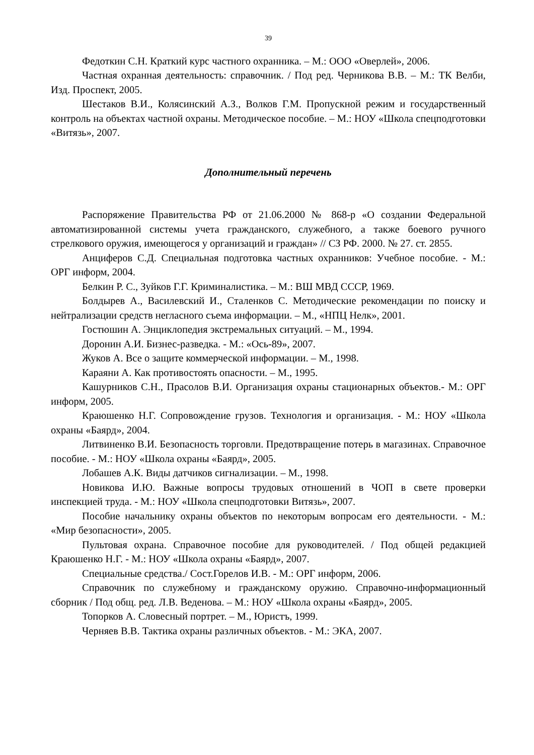39
Федоткин С.Н. Краткий курс частного охранника. – М.: ООО «Оверлей», 2006.
Частная охранная деятельность: справочник. / Под ред. Черникова В.В. – М.: ТК Велби, Изд. Проспект, 2005.
Шестаков В.И., Колясинский А.З., Волков Г.М. Пропускной режим и государственный контроль на объектах частной охраны. Методическое пособие. – М.: НОУ «Школа спецподготовки «Витязь», 2007.
Дополнительный перечень
Распоряжение Правительства РФ от 21.06.2000 № 868-р «О создании Федеральной автоматизированной системы учета гражданского, служебного, а также боевого ручного стрелкового оружия, имеющегося у организаций и граждан» // СЗ РФ. 2000. № 27. ст. 2855.
Анциферов С.Д. Специальная подготовка частных охранников: Учебное пособие. - М.: ОРГ информ, 2004.
Белкин Р. С., Зуйков Г.Г. Криминалистика. – М.: ВШ МВД СССР, 1969.
Болдырев А., Василевский И., Сталенков С. Методические рекомендации по поиску и нейтрализации средств негласного съема информации. – М., «НПЦ Нелк», 2001.
Гостюшин А. Энциклопедия экстремальных ситуаций. – М., 1994.
Доронин А.И. Бизнес-разведка. - М.: «Ось-89», 2007.
Жуков А. Все о защите коммерческой информации. – М., 1998.
Караяни А. Как противостоять опасности. – М., 1995.
Кашурников С.Н., Прасолов В.И. Организация охраны стационарных объектов.- М.: ОРГ информ, 2005.
Краюшенко Н.Г. Сопровождение грузов. Технология и организация. - М.: НОУ «Школа охраны «Баярд», 2004.
Литвиненко В.И. Безопасность торговли. Предотвращение потерь в магазинах. Справочное пособие. - М.: НОУ «Школа охраны «Баярд», 2005.
Лобашев А.К. Виды датчиков сигнализации. – М., 1998.
Новикова И.Ю. Важные вопросы трудовых отношений в ЧОП в свете проверки инспекцией труда. - М.: НОУ «Школа спецподготовки Витязь», 2007.
Пособие начальнику охраны объектов по некоторым вопросам его деятельности. - М.: «Мир безопасности», 2005.
Пультовая охрана. Справочное пособие для руководителей. / Под общей редакцией Краюшенко Н.Г. - М.: НОУ «Школа охраны «Баярд», 2007.
Специальные средства./ Сост.Горелов И.В. - М.: ОРГ информ, 2006.
Справочник по служебному и гражданскому оружию. Справочно-информационный сборник / Под общ. ред. Л.В. Веденова. – М.: НОУ «Школа охраны «Баярд», 2005.
Топорков А. Словесный портрет. – М., Юристъ, 1999.
Черняев В.В. Тактика охраны различных объектов. - М.: ЭКА, 2007.